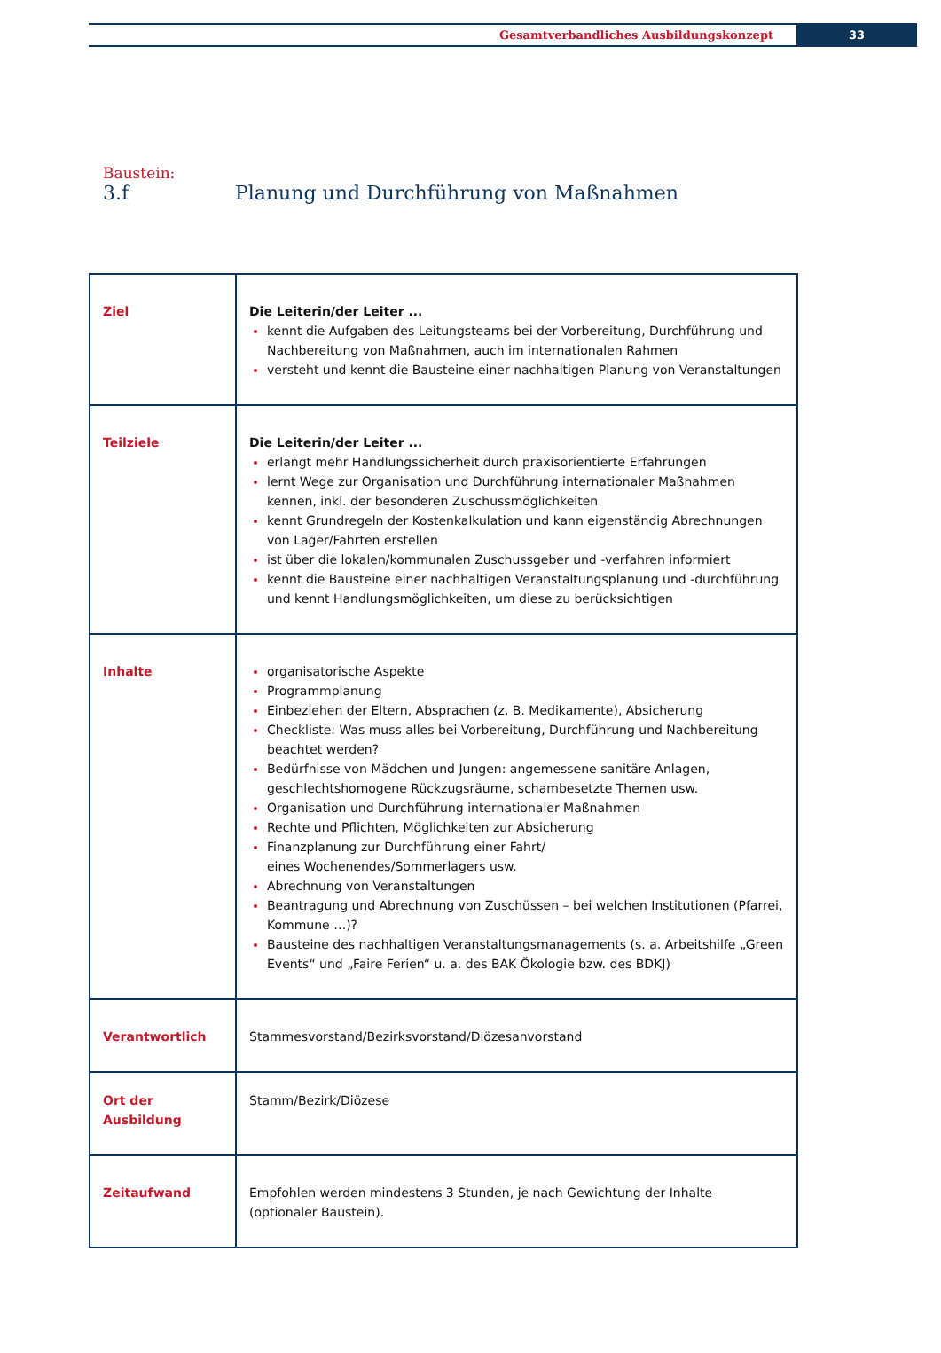Gesamtverbandliches Ausbildungskonzept
33
Baustein:
3.f Planung und Durchführung von Maßnahmen
| Ziel | Die Leiterin/der Leiter ... kennt die Aufgaben des Leitungsteams bei der Vorbereitung, Durchführung und Nachbereitung von Maßnahmen, auch im internationalen Rahmen versteht und kennt die Bausteine einer nachhaltigen Planung von Veranstaltungen |
| Teilziele | Die Leiterin/der Leiter ... erlangt mehr Handlungssicherheit durch praxisorientierte Erfahrungen lernt Wege zur Organisation und Durchführung internationaler Maßnahmen kennen, inkl. der besonderen Zuschussmöglichkeiten kennt Grundregeln der Kostenkalkulation und kann eigenständig Abrechnungen von Lager/Fahrten erstellen ist über die lokalen/kommunalen Zuschussgeber und -verfahren informiert kennt die Bausteine einer nachhaltigen Veranstaltungsplanung und -durchführung und kennt Handlungsmöglichkeiten, um diese zu berücksichtigen |
| Inhalte | organisatorische Aspekte Programmplanung Einbeziehen der Eltern, Absprachen (z. B. Medikamente), Absicherung Checkliste: Was muss alles bei Vorbereitung, Durchführung und Nachbereitung beachtet werden? Bedürfnisse von Mädchen und Jungen: angemessene sanitäre Anlagen, geschlechtshomogene Rückzugsräume, schambesetzte Themen usw. Organisation und Durchführung internationaler Maßnahmen Rechte und Pflichten, Möglichkeiten zur Absicherung Finanzplanung zur Durchführung einer Fahrt/ eines Wochenendes/Sommerlagers usw. Abrechnung von Veranstaltungen Beantragung und Abrechnung von Zuschüssen – bei welchen Institutionen (Pfarrei, Kommune …)? Bausteine des nachhaltigen Veranstaltungsmanagements (s. a. Arbeitshilfe „Green Events“ und „Faire Ferien“ u. a. des BAK Ökologie bzw. des BDKJ) |
| Verantwortlich | Stammesvorstand/Bezirksvorstand/Diözesanvorstand |
| Ort der Ausbildung | Stamm/Bezirk/Diözese |
| Zeitaufwand | Empfohlen werden mindestens 3 Stunden, je nach Gewichtung der Inhalte (optionaler Baustein). |